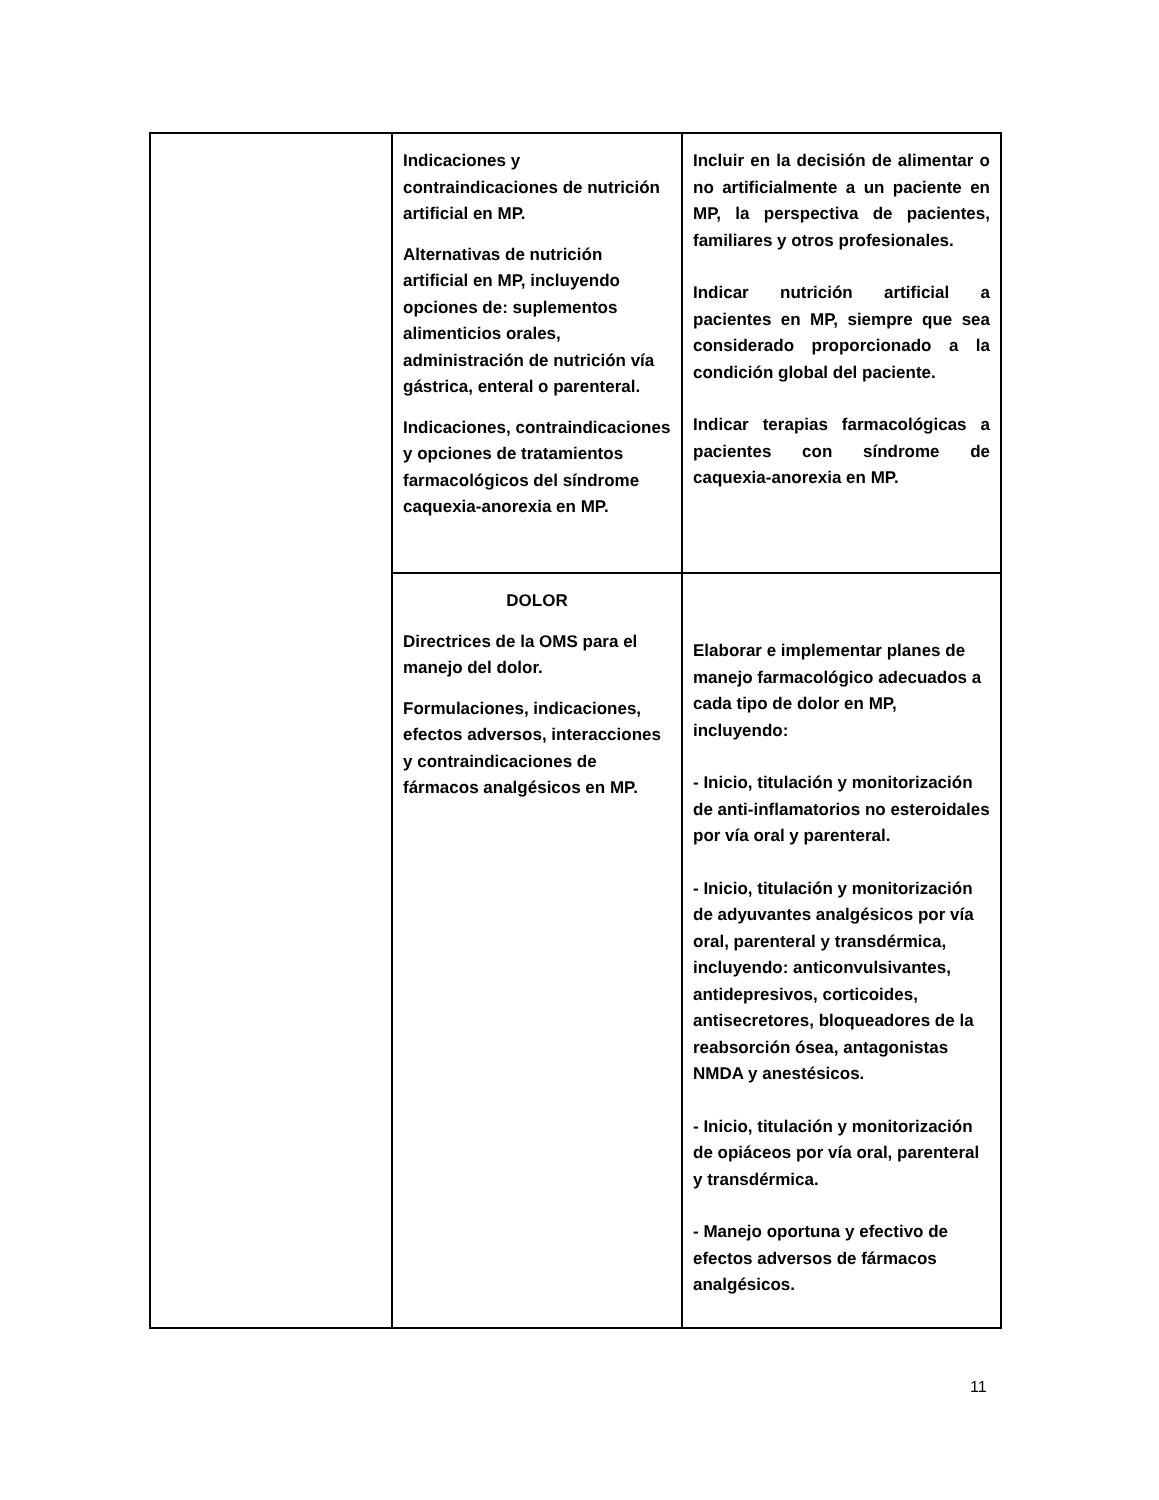| | Indicaciones y contraindicaciones de nutrición artificial en MP. Alternativas de nutrición artificial en MP, incluyendo opciones de: suplementos alimenticios orales, administración de nutrición vía gástrica, enteral o parenteral. Indicaciones, contraindicaciones y opciones de tratamientos farmacológicos del síndrome caquexia-anorexia en MP. | Incluir en la decisión de alimentar o no artificialmente a un paciente en MP, la perspectiva de pacientes, familiares y otros profesionales. Indicar nutrición artificial a pacientes en MP, siempre que sea considerado proporcionado a la condición global del paciente. Indicar terapias farmacológicas a pacientes con síndrome de caquexia-anorexia en MP. |
| | DOLOR Directrices de la OMS para el manejo del dolor. Formulaciones, indicaciones, efectos adversos, interacciones y contraindicaciones de fármacos analgésicos en MP. | Elaborar e implementar planes de manejo farmacológico adecuados a cada tipo de dolor en MP, incluyendo: - Inicio, titulación y monitorización de anti-inflamatorios no esteroidales por vía oral y parenteral. - Inicio, titulación y monitorización de adyuvantes analgésicos por vía oral, parenteral y transdérmica, incluyendo: anticonvulsivantes, antidepresivos, corticoides, antisecretores, bloqueadores de la reabsorción ósea, antagonistas NMDA y anestésicos. - Inicio, titulación y monitorización de opiáceos por vía oral, parenteral y transdérmica. - Manejo oportuna y efectivo de efectos adversos de fármacos analgésicos. |
11